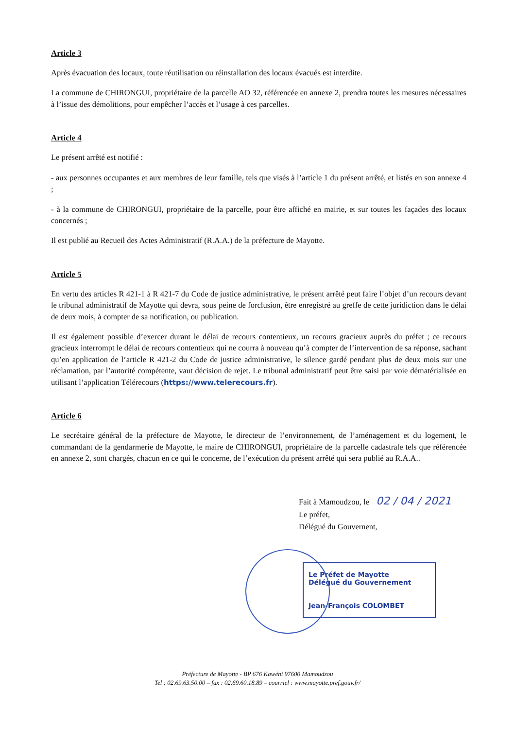Article 3
Après évacuation des locaux, toute réutilisation ou réinstallation des locaux évacués est interdite.
La commune de CHIRONGUI, propriétaire de la parcelle AO 32, référencée en annexe 2, prendra toutes les mesures nécessaires à l’issue des démolitions, pour empêcher l’accès et l’usage à ces parcelles.
Article 4
Le présent arrêté est notifié :
- aux personnes occupantes et aux membres de leur famille, tels que visés à l’article 1 du présent arrêté, et listés en son annexe 4 ;
- à la commune de CHIRONGUI, propriétaire de la parcelle, pour être affiché en mairie, et sur toutes les façades des locaux concernés ;
Il est publié au Recueil des Actes Administratif (R.A.A.) de la préfecture de Mayotte.
Article 5
En vertu des articles R 421-1 à R 421-7 du Code de justice administrative, le présent arrêté peut faire l’objet d’un recours devant le tribunal administratif de Mayotte qui devra, sous peine de forclusion, être enregistré au greffe de cette juridiction dans le délai de deux mois, à compter de sa notification, ou publication.
Il est également possible d’exercer durant le délai de recours contentieux, un recours gracieux auprès du préfet ; ce recours gracieux interrompt le délai de recours contentieux qui ne courra à nouveau qu’à compter de l’intervention de sa réponse, sachant qu’en application de l’article R 421-2 du Code de justice administrative, le silence gardé pendant plus de deux mois sur une réclamation, par l’autorité compétente, vaut décision de rejet. Le tribunal administratif peut être saisi par voie dématérialisée en utilisant l’application Télérecours (https://www.telerecours.fr).
Article 6
Le secrétaire général de la préfecture de Mayotte, le directeur de l’environnement, de l’aménagement et du logement, le commandant de la gendarmerie de Mayotte, le maire de CHIRONGUI, propriétaire de la parcelle cadastrale tels que référencée en annexe 2, sont chargés, chacun en ce qui le concerne, de l’exécution du présent arrêté qui sera publié au R.A.A..
Fait à Mamoudzou, le 02 / 04 / 2021
Le préfet,
Délégué du Gouvernent,
Le Préfet de Mayotte
Délégué du Gouvernement
Jean-François COLOMBET
Préfecture de Mayotte - BP 676 Kawéni 97600 Mamoudzou
Tel : 02.69.63.50.00 – fax : 02.69.60.18.89 – courriel : www.mayotte.pref.gouv.fr/